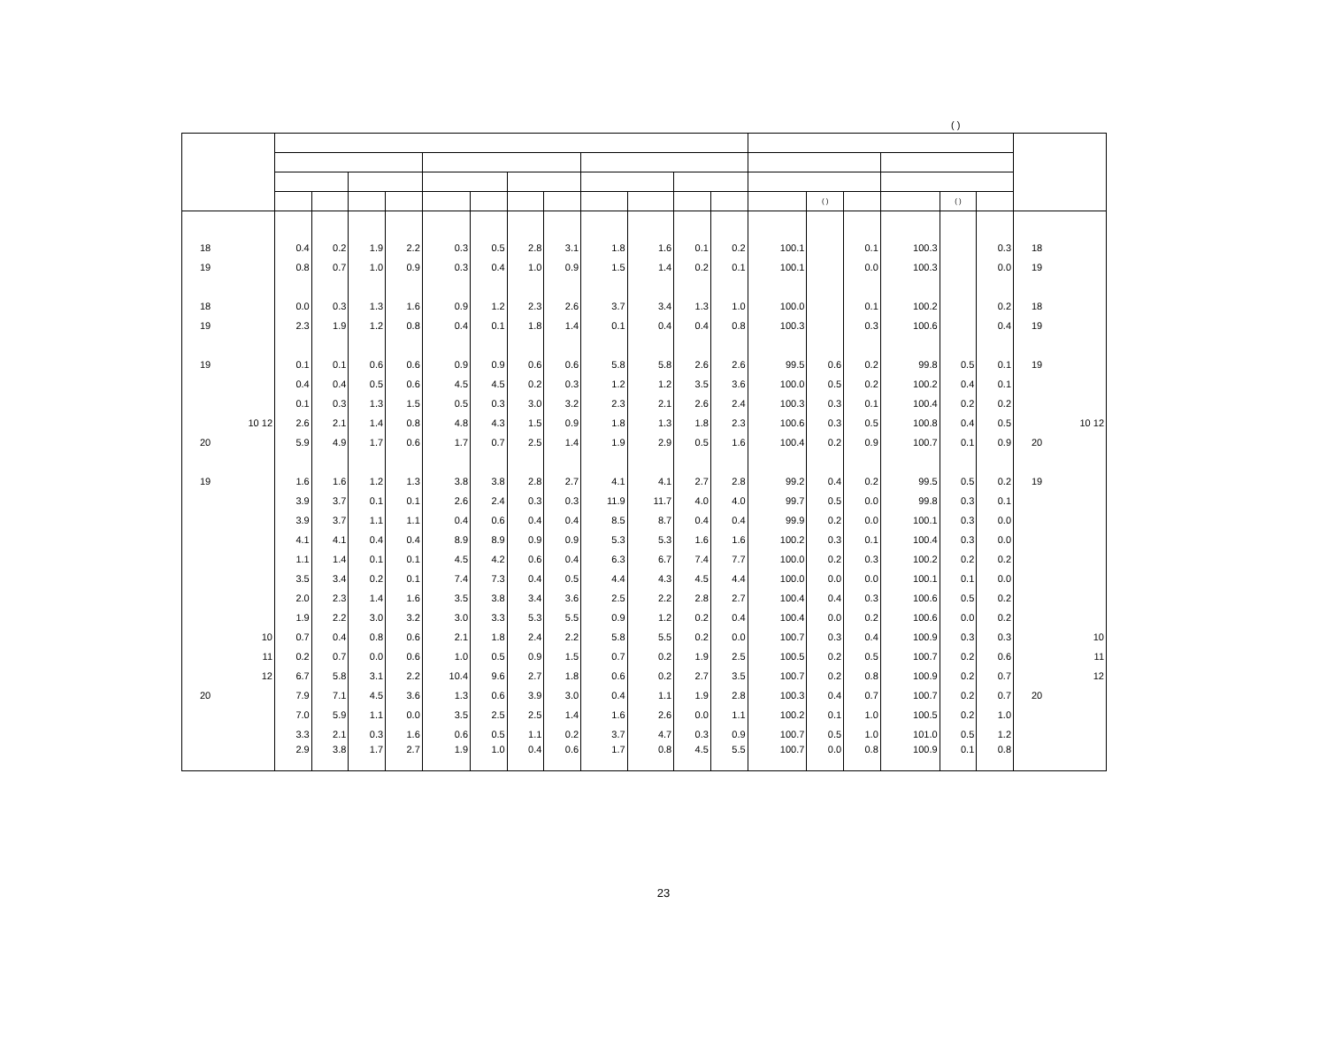( )
| | | | | | | | | | | | | | | ( ) | | | ( ) | | |
| --- | --- | --- | --- | --- | --- | --- | --- | --- | --- | --- | --- | --- | --- | --- | --- | --- | --- | --- | --- |
| 18 | 0.4 | 0.2 | 1.9 | 2.2 | 0.3 | 0.5 | 2.8 | 3.1 | 1.8 | 1.6 | 0.1 | 0.2 | 100.1 | | 0.1 | 100.3 | | 0.3 | 18 |
| 19 | 0.8 | 0.7 | 1.0 | 0.9 | 0.3 | 0.4 | 1.0 | 0.9 | 1.5 | 1.4 | 0.2 | 0.1 | 100.1 | | 0.0 | 100.3 | | 0.0 | 19 |
| 18 | 0.0 | 0.3 | 1.3 | 1.6 | 0.9 | 1.2 | 2.3 | 2.6 | 3.7 | 3.4 | 1.3 | 1.0 | 100.0 | | 0.1 | 100.2 | | 0.2 | 18 |
| 19 | 2.3 | 1.9 | 1.2 | 0.8 | 0.4 | 0.1 | 1.8 | 1.4 | 0.1 | 0.4 | 0.4 | 0.8 | 100.3 | | 0.3 | 100.6 | | 0.4 | 19 |
| 19 | 0.1 | 0.1 | 0.6 | 0.6 | 0.9 | 0.9 | 0.6 | 0.6 | 5.8 | 5.8 | 2.6 | 2.6 | 99.5 | 0.6 | 0.2 | 99.8 | 0.5 | 0.1 | 19 |
| | 0.4 | 0.4 | 0.5 | 0.6 | 4.5 | 4.5 | 0.2 | 0.3 | 1.2 | 1.2 | 3.5 | 3.6 | 100.0 | 0.5 | 0.2 | 100.2 | 0.4 | 0.1 | |
| | 0.1 | 0.3 | 1.3 | 1.5 | 0.5 | 0.3 | 3.0 | 3.2 | 2.3 | 2.1 | 2.6 | 2.4 | 100.3 | 0.3 | 0.1 | 100.4 | 0.2 | 0.2 | |
| 10 12 | 2.6 | 2.1 | 1.4 | 0.8 | 4.8 | 4.3 | 1.5 | 0.9 | 1.8 | 1.3 | 1.8 | 2.3 | 100.6 | 0.3 | 0.5 | 100.8 | 0.4 | 0.5 | 10 12 |
| 20 | 5.9 | 4.9 | 1.7 | 0.6 | 1.7 | 0.7 | 2.5 | 1.4 | 1.9 | 2.9 | 0.5 | 1.6 | 100.4 | 0.2 | 0.9 | 100.7 | 0.1 | 0.9 | 20 |
| 19 | 1.6 | 1.6 | 1.2 | 1.3 | 3.8 | 3.8 | 2.8 | 2.7 | 4.1 | 4.1 | 2.7 | 2.8 | 99.2 | 0.4 | 0.2 | 99.5 | 0.5 | 0.2 | 19 |
| | 3.9 | 3.7 | 0.1 | 0.1 | 2.6 | 2.4 | 0.3 | 0.3 | 11.9 | 11.7 | 4.0 | 4.0 | 99.7 | 0.5 | 0.0 | 99.8 | 0.3 | 0.1 | |
| | 3.9 | 3.7 | 1.1 | 1.1 | 0.4 | 0.6 | 0.4 | 0.4 | 8.5 | 8.7 | 0.4 | 0.4 | 99.9 | 0.2 | 0.0 | 100.1 | 0.3 | 0.0 | |
| | 4.1 | 4.1 | 0.4 | 0.4 | 8.9 | 8.9 | 0.9 | 0.9 | 5.3 | 5.3 | 1.6 | 1.6 | 100.2 | 0.3 | 0.1 | 100.4 | 0.3 | 0.0 | |
| | 1.1 | 1.4 | 0.1 | 0.1 | 4.5 | 4.2 | 0.6 | 0.4 | 6.3 | 6.7 | 7.4 | 7.7 | 100.0 | 0.2 | 0.3 | 100.2 | 0.2 | 0.2 | |
| | 3.5 | 3.4 | 0.2 | 0.1 | 7.4 | 7.3 | 0.4 | 0.5 | 4.4 | 4.3 | 4.5 | 4.4 | 100.0 | 0.0 | 0.0 | 100.1 | 0.1 | 0.0 | |
| | 2.0 | 2.3 | 1.4 | 1.6 | 3.5 | 3.8 | 3.4 | 3.6 | 2.5 | 2.2 | 2.8 | 2.7 | 100.4 | 0.4 | 0.3 | 100.6 | 0.5 | 0.2 | |
| | 1.9 | 2.2 | 3.0 | 3.2 | 3.0 | 3.3 | 5.3 | 5.5 | 0.9 | 1.2 | 0.2 | 0.4 | 100.4 | 0.0 | 0.2 | 100.6 | 0.0 | 0.2 | |
| 10 | 0.7 | 0.4 | 0.8 | 0.6 | 2.1 | 1.8 | 2.4 | 2.2 | 5.8 | 5.5 | 0.2 | 0.0 | 100.7 | 0.3 | 0.4 | 100.9 | 0.3 | 0.3 | 10 |
| 11 | 0.2 | 0.7 | 0.0 | 0.6 | 1.0 | 0.5 | 0.9 | 1.5 | 0.7 | 0.2 | 1.9 | 2.5 | 100.5 | 0.2 | 0.5 | 100.7 | 0.2 | 0.6 | 11 |
| 12 | 6.7 | 5.8 | 3.1 | 2.2 | 10.4 | 9.6 | 2.7 | 1.8 | 0.6 | 0.2 | 2.7 | 3.5 | 100.7 | 0.2 | 0.8 | 100.9 | 0.2 | 0.7 | 12 |
| 20 | 7.9 | 7.1 | 4.5 | 3.6 | 1.3 | 0.6 | 3.9 | 3.0 | 0.4 | 1.1 | 1.9 | 2.8 | 100.3 | 0.4 | 0.7 | 100.7 | 0.2 | 0.7 | 20 |
| | 7.0 | 5.9 | 1.1 | 0.0 | 3.5 | 2.5 | 2.5 | 1.4 | 1.6 | 2.6 | 0.0 | 1.1 | 100.2 | 0.1 | 1.0 | 100.5 | 0.2 | 1.0 | |
| | 3.3 | 2.1 | 0.3 | 1.6 | 0.6 | 0.5 | 1.1 | 0.2 | 3.7 | 4.7 | 0.3 | 0.9 | 100.7 | 0.5 | 1.0 | 101.0 | 0.5 | 1.2 | |
| | 2.9 | 3.8 | 1.7 | 2.7 | 1.9 | 1.0 | 0.4 | 0.6 | 1.7 | 0.8 | 4.5 | 5.5 | 100.7 | 0.0 | 0.8 | 100.9 | 0.1 | 0.8 | |
23